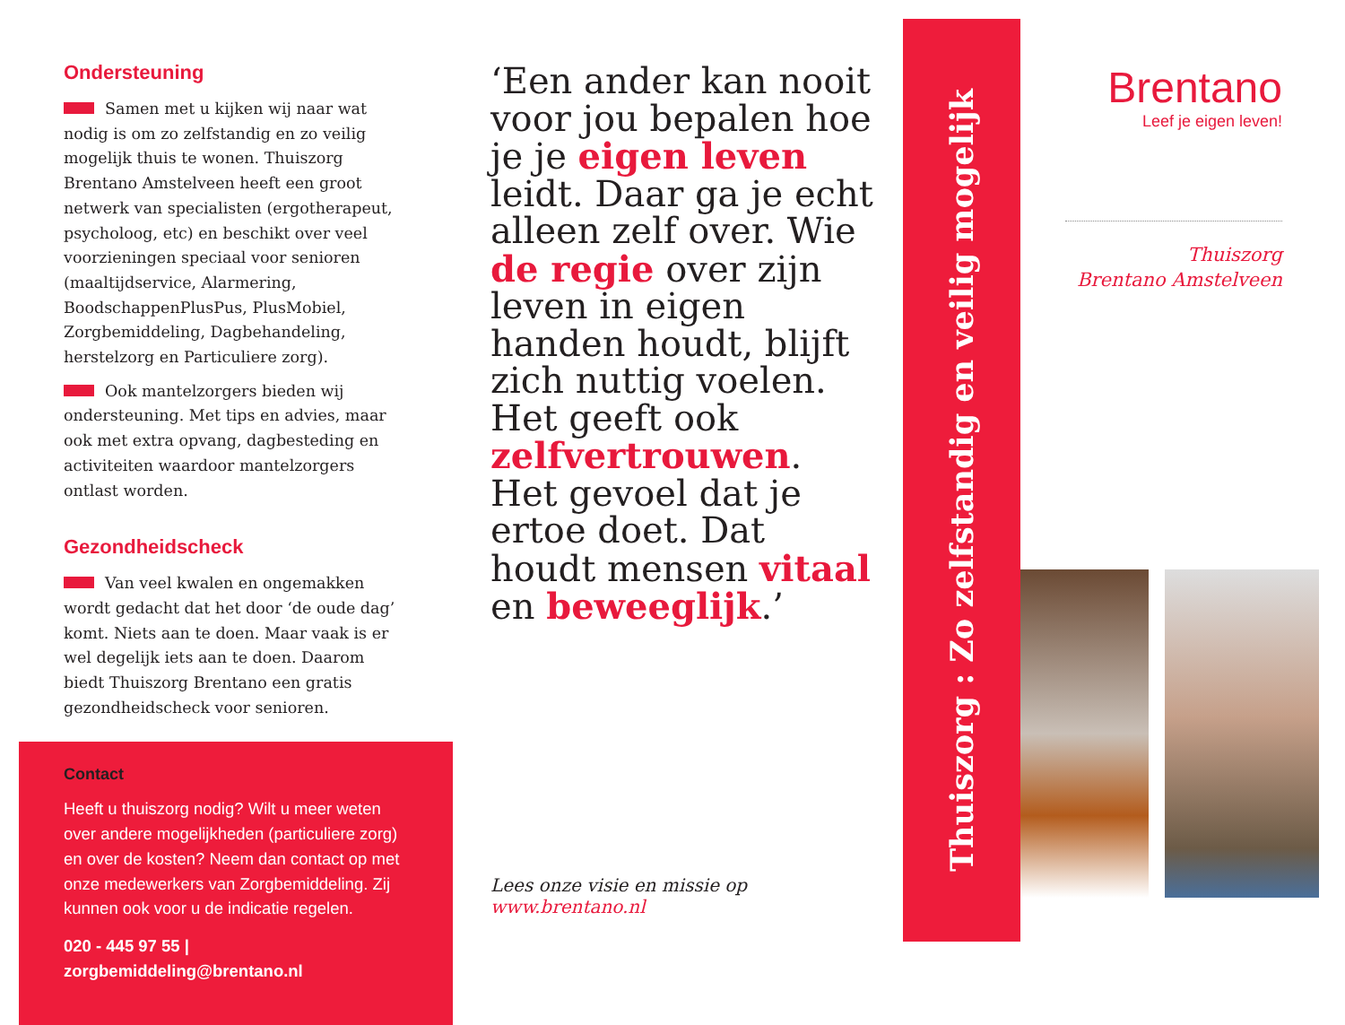Ondersteuning
Samen met u kijken wij naar wat nodig is om zo zelfstandig en zo veilig mogelijk thuis te wonen. Thuiszorg Brentano Amstelveen heeft een groot netwerk van specialisten (ergotherapeut, psycholoog, etc) en beschikt over veel voorzieningen speciaal voor senioren (maaltijdservice, Alarmering, BoodschappenPlusPus, PlusMobiel, Zorgbemiddeling, Dagbehandeling, herstelzorg en Particuliere zorg).
Ook mantelzorgers bieden wij ondersteuning. Met tips en advies, maar ook met extra opvang, dagbesteding en activiteiten waardoor mantelzorgers ontlast worden.
Gezondheidscheck
Van veel kwalen en ongemakken wordt gedacht dat het door ‘de oude dag’ komt. Niets aan te doen. Maar vaak is er wel degelijk iets aan te doen. Daarom biedt Thuiszorg Brentano een gratis gezondheidscheck voor senioren.
Contact
Heeft u thuiszorg nodig? Wilt u meer weten over andere mogelijkheden (particuliere zorg) en over de kosten? Neem dan contact op met onze medewerkers van Zorgbemiddeling. Zij kunnen ook voor u de indicatie regelen.
020 - 445 97 55 | zorgbemiddeling@brentano.nl
‘Een ander kan nooit voor jou bepalen hoe je je eigen leven leidt. Daar ga je echt alleen zelf over. Wie de regie over zijn leven in eigen handen houdt, blijft zich nuttig voelen. Het geeft ook zelfvertrouwen. Het gevoel dat je ertoe doet. Dat houdt mensen vitaal en beweeglijk.’
Lees onze visie en missie op www.brentano.nl
Thuiszorg : Zo zelfstandig en veilig mogelijk
Brentano
Leef je eigen leven!
Thuiszorg
Brentano Amstelveen